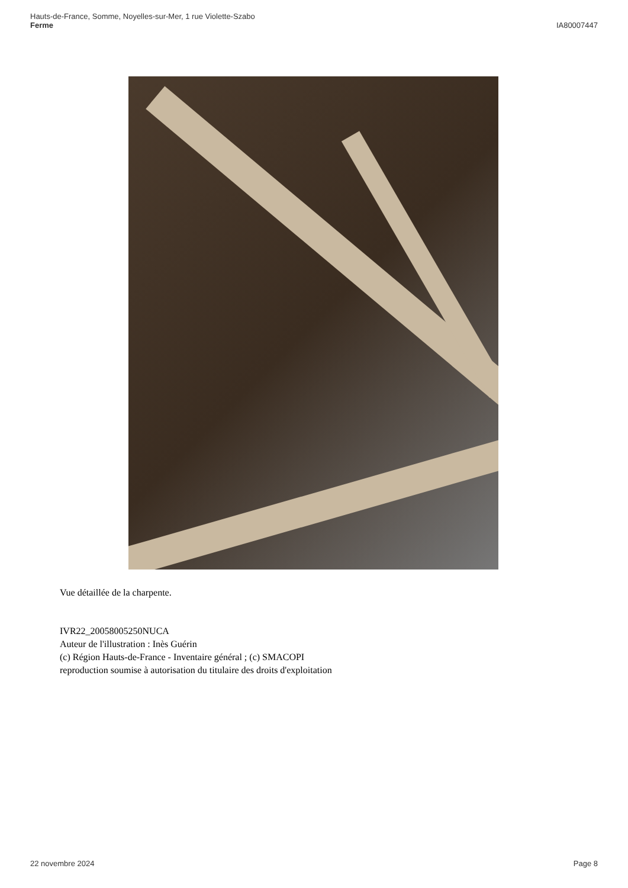Hauts-de-France, Somme, Noyelles-sur-Mer, 1 rue Violette-Szabo
Ferme
IA80007447
Vue détaillée de la charpente.
IVR22_20058005250NUCA
Auteur de l'illustration : Inès Guérin
(c) Région Hauts-de-France - Inventaire général ; (c) SMACOPI
reproduction soumise à autorisation du titulaire des droits d'exploitation
22 novembre 2024 Page 8